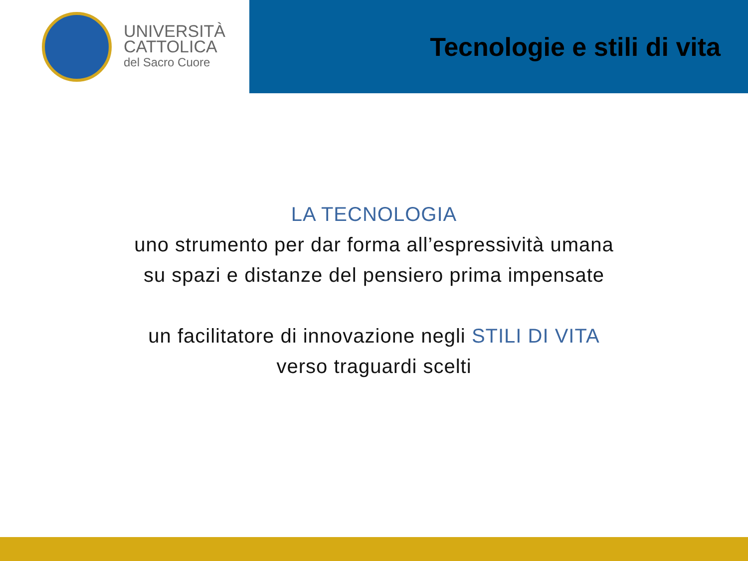UNIVERSITÀ
CATTOLICA
del Sacro Cuore
Tecnologie e stili di vita
LA TECNOLOGIA
uno strumento per dar forma all’espressività umana
su spazi e distanze del pensiero prima impensate
un facilitatore di innovazione negli STILI DI VITA
verso traguardi scelti